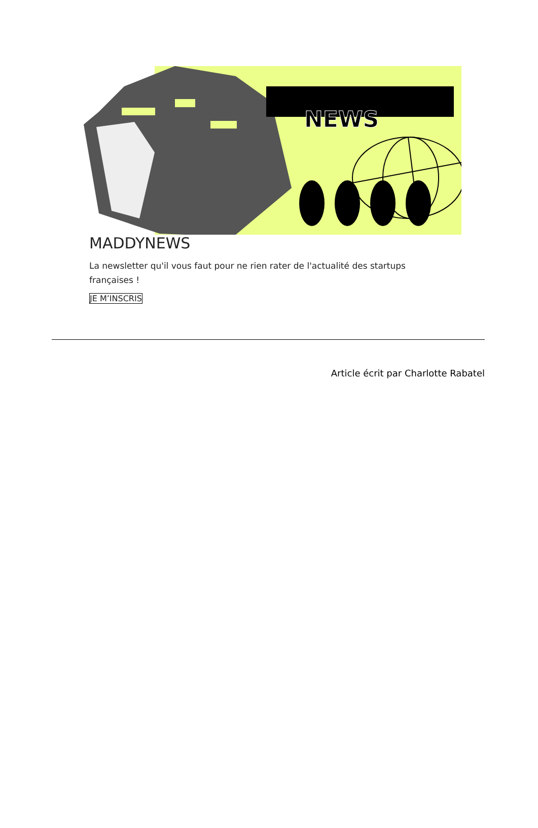NEWS
MADDYNEWS
La newsletter qu'il vous faut pour ne rien rater de l'actualité des startups françaises !
JE M’INSCRIS
Article écrit par Charlotte Rabatel